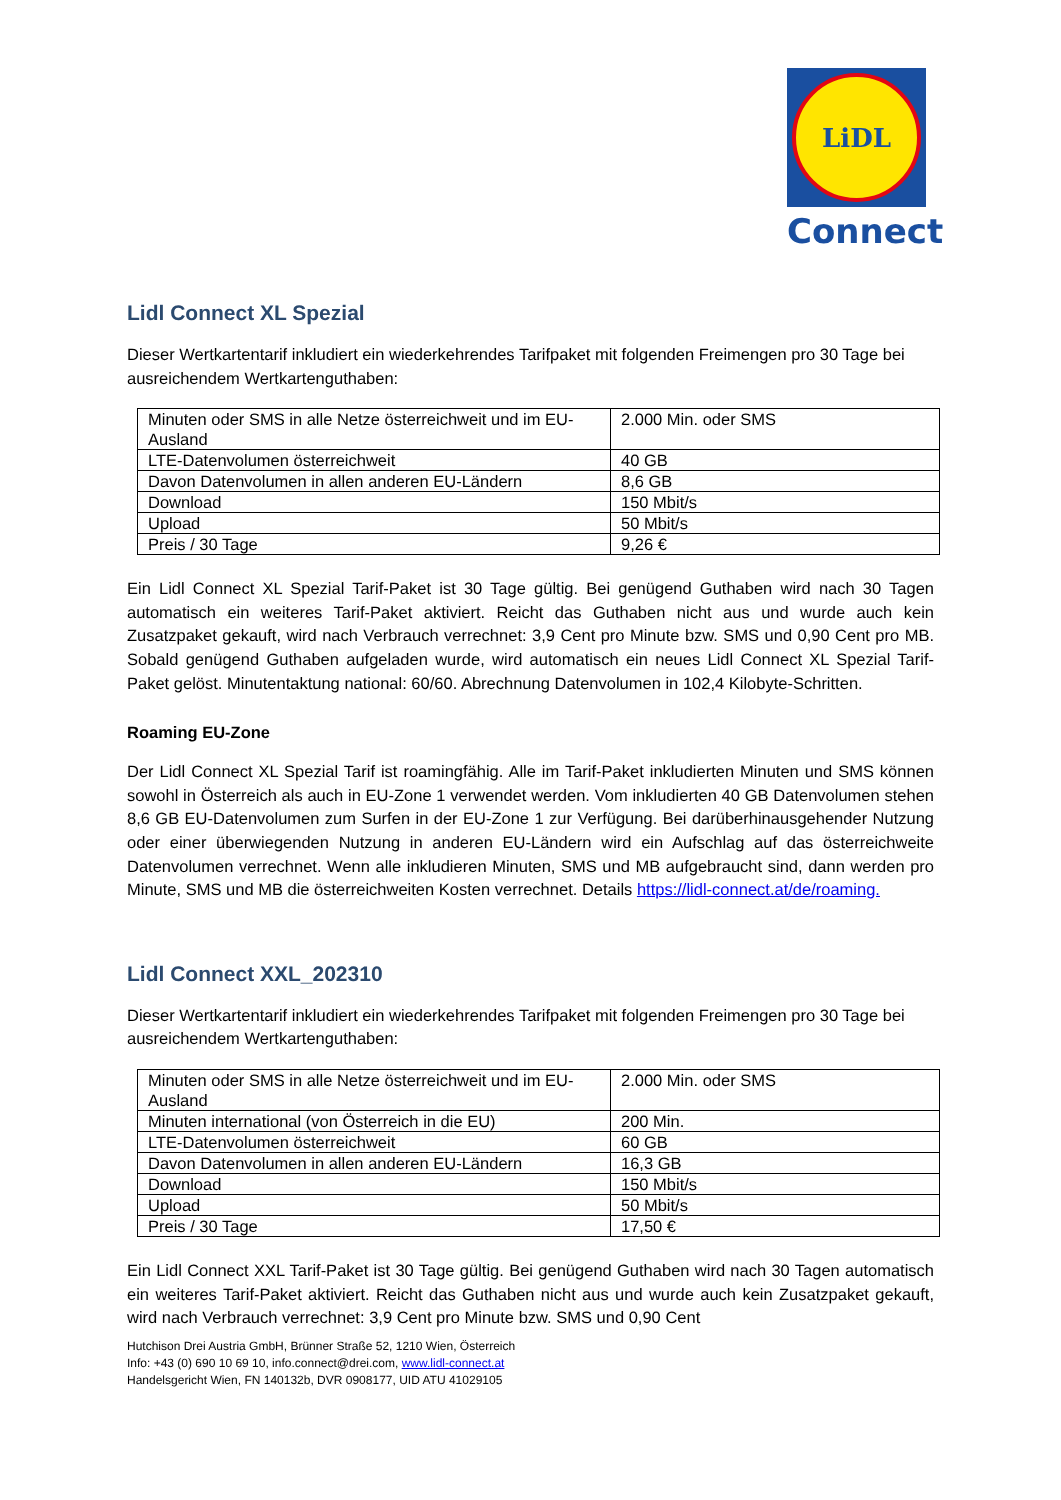LiDL
Connect
Lidl Connect XL Spezial
Dieser Wertkartentarif inkludiert ein wiederkehrendes Tarifpaket mit folgenden Freimengen pro 30 Tage bei ausreichendem Wertkartenguthaben:
| Minuten oder SMS in alle Netze österreichweit und im EU-Ausland | 2.000 Min. oder SMS |
| LTE-Datenvolumen österreichweit | 40 GB |
| Davon Datenvolumen in allen anderen EU-Ländern | 8,6 GB |
| Download | 150 Mbit/s |
| Upload | 50 Mbit/s |
| Preis / 30 Tage | 9,26 € |
Ein Lidl Connect XL Spezial Tarif-Paket ist 30 Tage gültig. Bei genügend Guthaben wird nach 30 Tagen automatisch ein weiteres Tarif-Paket aktiviert. Reicht das Guthaben nicht aus und wurde auch kein Zusatzpaket gekauft, wird nach Verbrauch verrechnet: 3,9 Cent pro Minute bzw. SMS und 0,90 Cent pro MB. Sobald genügend Guthaben aufgeladen wurde, wird automatisch ein neues Lidl Connect XL Spezial Tarif-Paket gelöst. Minutentaktung national: 60/60. Abrechnung Datenvolumen in 102,4 Kilobyte-Schritten.
Roaming EU-Zone
Der Lidl Connect XL Spezial Tarif ist roamingfähig. Alle im Tarif-Paket inkludierten Minuten und SMS können sowohl in Österreich als auch in EU-Zone 1 verwendet werden. Vom inkludierten 40 GB Datenvolumen stehen 8,6 GB EU-Datenvolumen zum Surfen in der EU-Zone 1 zur Verfügung. Bei darüberhinausgehender Nutzung oder einer überwiegenden Nutzung in anderen EU-Ländern wird ein Aufschlag auf das österreichweite Datenvolumen verrechnet. Wenn alle inkludieren Minuten, SMS und MB aufgebraucht sind, dann werden pro Minute, SMS und MB die österreichweiten Kosten verrechnet. Details https://lidl-connect.at/de/roaming.
Lidl Connect XXL_202310
Dieser Wertkartentarif inkludiert ein wiederkehrendes Tarifpaket mit folgenden Freimengen pro 30 Tage bei ausreichendem Wertkartenguthaben:
| Minuten oder SMS in alle Netze österreichweit und im EU-Ausland | 2.000 Min. oder SMS |
| Minuten international (von Österreich in die EU) | 200 Min. |
| LTE-Datenvolumen österreichweit | 60 GB |
| Davon Datenvolumen in allen anderen EU-Ländern | 16,3 GB |
| Download | 150 Mbit/s |
| Upload | 50 Mbit/s |
| Preis / 30 Tage | 17,50 € |
Ein Lidl Connect XXL Tarif-Paket ist 30 Tage gültig. Bei genügend Guthaben wird nach 30 Tagen automatisch ein weiteres Tarif-Paket aktiviert. Reicht das Guthaben nicht aus und wurde auch kein Zusatzpaket gekauft, wird nach Verbrauch verrechnet: 3,9 Cent pro Minute bzw. SMS und 0,90 Cent
Hutchison Drei Austria GmbH, Brünner Straße 52, 1210 Wien, Österreich
Info: +43 (0) 690 10 69 10, info.connect@drei.com, www.lidl-connect.at
Handelsgericht Wien, FN 140132b, DVR 0908177, UID ATU 41029105